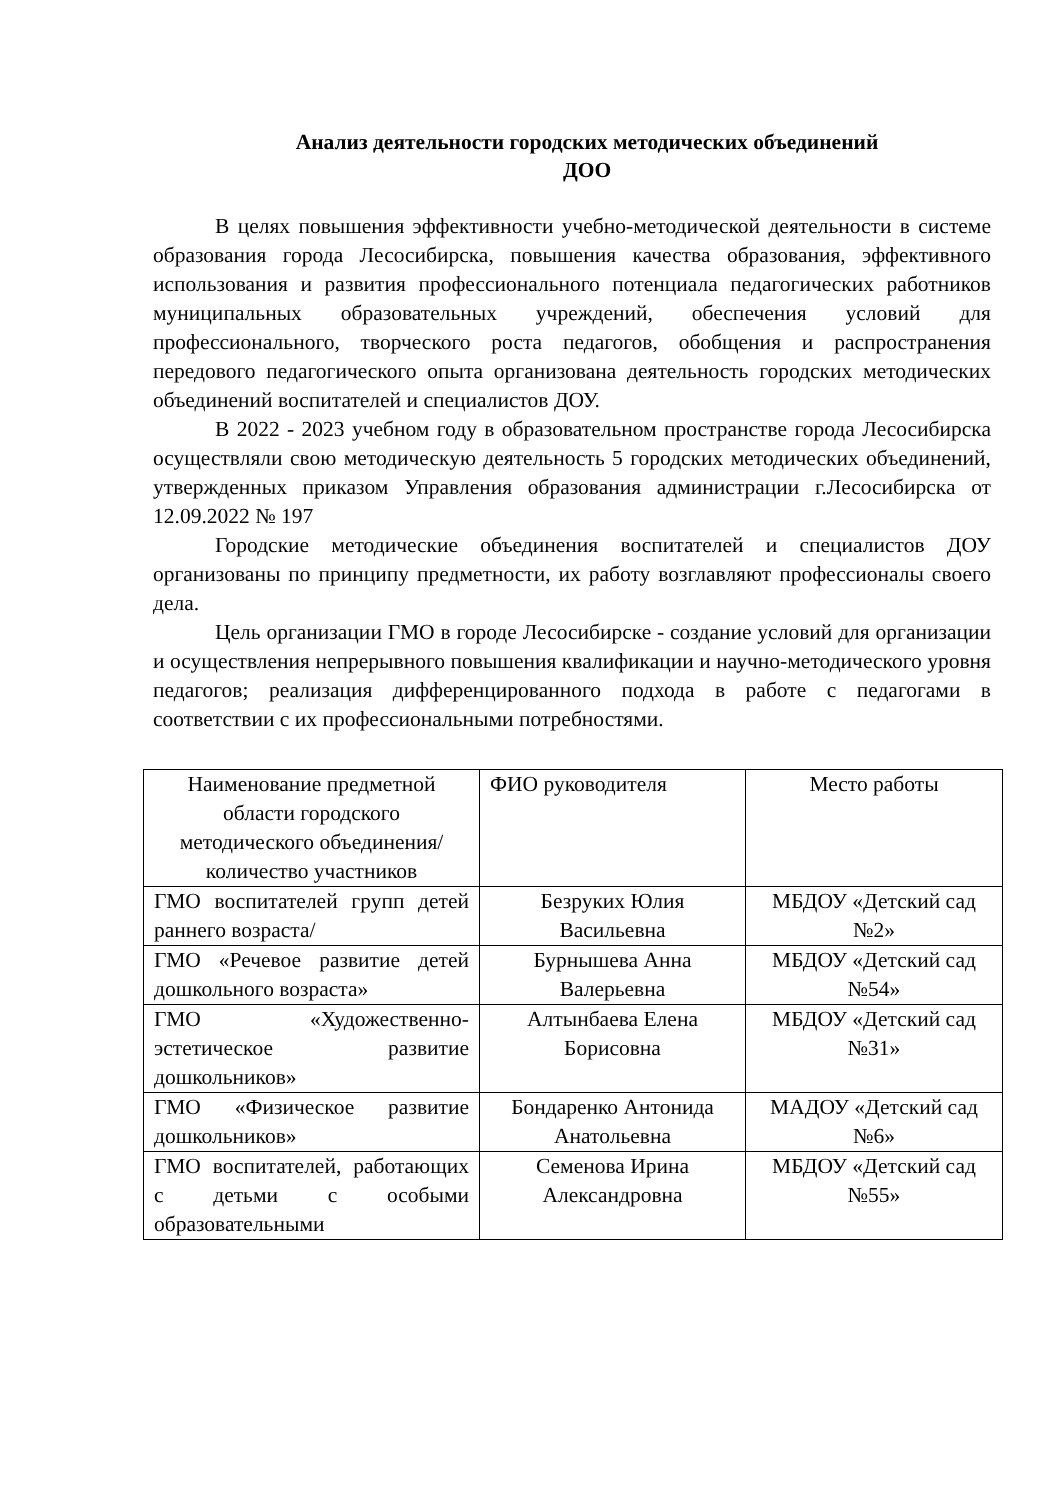Анализ деятельности городских методических объединений
ДОО
В целях повышения эффективности учебно-методической деятельности в системе образования города Лесосибирска, повышения качества образования, эффективного использования и развития профессионального потенциала педагогических работников муниципальных образовательных учреждений, обеспечения условий для профессионального, творческого роста педагогов, обобщения и распространения передового педагогического опыта организована деятельность городских методических объединений воспитателей и специалистов ДОУ.
В 2022 - 2023 учебном году в образовательном пространстве города Лесосибирска осуществляли свою методическую деятельность 5 городских методических объединений, утвержденных приказом Управления образования администрации г.Лесосибирска от 12.09.2022 № 197
Городские методические объединения воспитателей и специалистов ДОУ организованы по принципу предметности, их работу возглавляют профессионалы своего дела.
Цель организации ГМО в городе Лесосибирске - создание условий для организации и осуществления непрерывного повышения квалификации и научно-методического уровня педагогов; реализация дифференцированного подхода в работе с педагогами в соответствии с их профессиональными потребностями.
| Наименование предметной области городского методического объединения/количество участников | ФИО руководителя | Место работы |
| ГМО воспитателей групп детей раннего возраста/ | Безруких Юлия Васильевна | МБДОУ «Детский сад №2» |
| ГМО «Речевое развитие детей дошкольного возраста» | Бурнышева Анна Валерьевна | МБДОУ «Детский сад №54» |
| ГМО «Художественно-эстетическое развитие дошкольников» | Алтынбаева Елена Борисовна | МБДОУ «Детский сад №31» |
| ГМО «Физическое развитие дошкольников» | Бондаренко Антонида Анатольевна | МАДОУ «Детский сад №6» |
| ГМО воспитателей, работающих с детьми с особыми образовательными | Семенова Ирина Александровна | МБДОУ «Детский сад №55» |